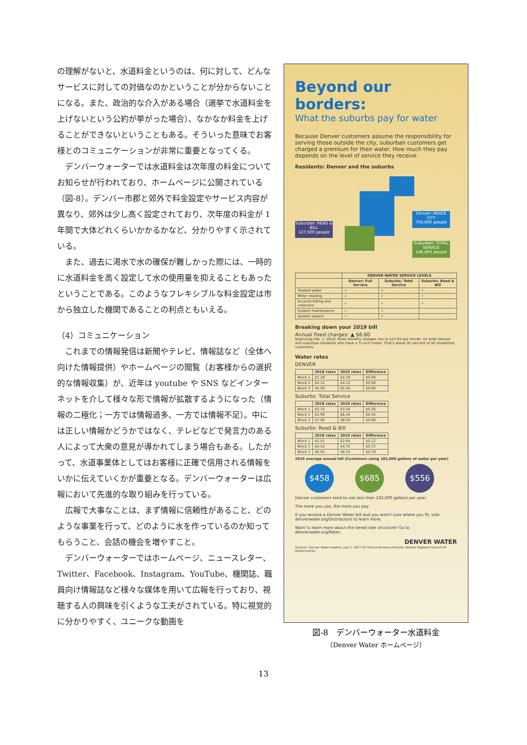の理解がないと、水道料金というのは、何に対して、どんなサービスに対しての対価なのかということが分からないことになる。また、政治的な介入がある場合（選挙で水道料金を上げないという公約が挙がった場合）、なかなか料金を上げることができないということもある。そういった意味でお客様とのコミュニケーションが非常に重要となってくる。
デンバーウォーターでは水道料金は次年度の料金についてお知らせが行われており、ホームページに公開されている（図-8）。デンバー市郡と郊外で料金設定やサービス内容が異なり、郊外は少し高く設定されており、次年度の料金が 1 年間で大体どれくらいかかるかなど、分かりやすく示されている。
また、過去に渇水で水の確保が難しかった際には、一時的に水道料金を高く設定して水の使用量を抑えることもあったということである。このようなフレキシブルな料金設定は市から独立した機関であることの利点ともいえる。
（4）コミュニケーション
これまでの情報発信は新聞やテレビ、情報誌など（全体へ向けた情報提供）やホームページの閲覧（お客様からの選択的な情報収集）が、近年は youtube や SNS などインターネットを介して様々な形で情報が拡散するようになった（情報の二極化；一方では情報過多、一方では情報不足）。中には正しい情報かどうかではなく、テレビなどで発言力のある人によって大衆の意見が導かれてしまう場合もある。したがって、水道事業体としてはお客様に正確で信用される情報をいかに伝えていくかが重要となる。デンバーウォーターは広報において先進的な取り組みを行っている。
広報で大事なことは、まず情報に信頼性があること、どのような事業を行って、どのように水を作っているのか知ってもらうこと、会話の機会を増やすこと。
デンバーウォーターではホームページ、ニュースレター、Twitter、Facebook、Instagram、YouTube、機関誌、職員向け情報誌など様々な媒体を用いて広報を行っており、視聴する人の興味を引くような工夫がされている。特に視覚的に分かりやすく、ユニークな動画を
Beyond our borders:
What the suburbs pay for water
Because Denver customers assume the responsibility for serving those outside the city, suburban customers get charged a premium for their water. How much they pay depends on the level of service they receive.
Residents: Denver and the suburbs
Suburban: READ & BILL
127,500 people
Denver: INSIDE CITY
704,600 people
Suburban: TOTAL SERVICE
146,400 people
| | DENVER WATER SERVICE LEVELS | | |
| --- | --- | --- | --- |
| | Denver: Full Service | Suburbs: Total Service | Suburbs: Read & Bill |
| Treated water | ✓ | ✓ | ✓ |
| Meter reading | ✓ | ✓ | ✓ |
| Account billing and collection | ✓ | ✓ | ✓ |
| System maintenance | ✓ | ✓ | |
| System repairs | ✓ | ✓ | |
Breaking down your 2019 bill
Annual fixed charges: ▲ $6.60
Beginning Feb. 1, 2019, fixed monthly charges rise to $15.94 per month, for both Denver and suburban residents who have a ¾-inch meter. That's about 95 percent of all residential customers.
Water rates
DENVER
| | 2018 rates | 2019 rates | Difference |
| --- | --- | --- | --- |
| Block 1 | $2.29 | $2.29 | $0.00 |
| Block 2 | $4.12 | $4.12 | $0.00 |
| Block 3 | $5.50 | $5.50 | $0.00 |
Suburbs: Total Service
| | 2018 rates | 2019 rates | Difference |
| --- | --- | --- | --- |
| Block 1 | $3.33 | $3.58 | $0.26 |
| Block 2 | $5.99 | $6.44 | $0.45 |
| Block 3 | $7.99 | $8.59 | $0.60 |
Suburbs: Read & Bill
| | 2018 rates | 2019 rates | Difference |
| --- | --- | --- | --- |
| Block 1 | $2.52 | $2.64 | $0.12 |
| Block 2 | $4.52 | $4.75 | $0.23 |
| Block 3 | $6.05 | $6.34 | $0.29 |
2019 average annual bill (Customers using 102,000 gallons of water per year)
$458 $685 $556
Denver customers tend to use less than 102,000 gallons per year.
The more you use, the more you pay.
If you receive a Denver Water bill and you aren't sure where you fit, visit denverwater.org/Distributors to learn more.
Want to learn more about the tiered rate structure? Go to denverwater.org/Rates.
DENVER WATER
Sources: Denver Water experts; July 1, 2017 US Census Bureau estimate, Denver Regional Council of Governments.
図-8　デンバーウォーター水道料金
（Denver Water ホームページ）
13